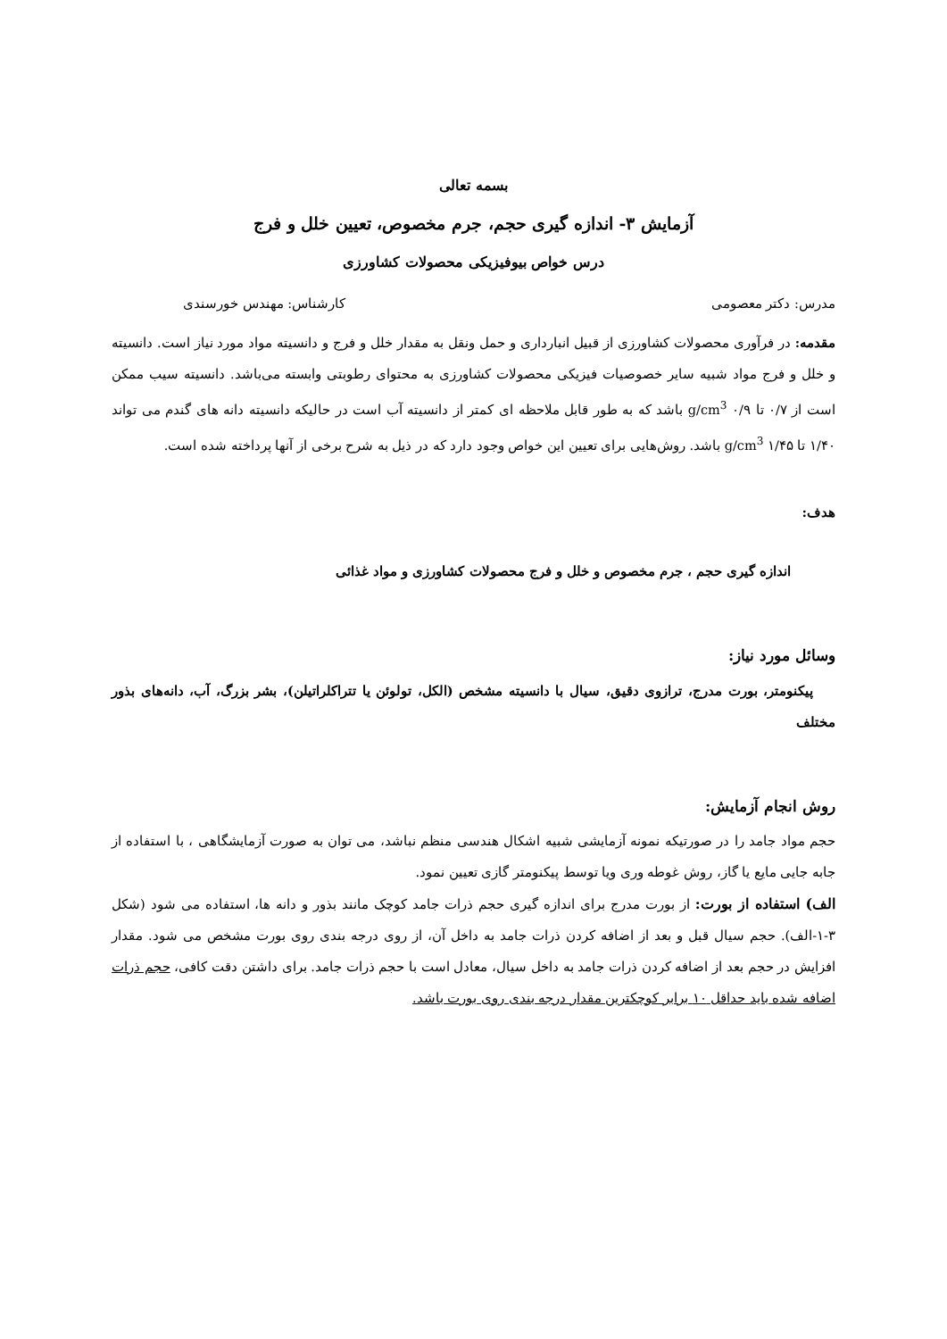بسمه تعالی
آزمایش ۳- اندازه گیری حجم، جرم مخصوص، تعیین خلل و فرج
درس خواص بیوفیزیکی محصولات کشاورزی
مدرس: دکتر معصومی کارشناس: مهندس خورسندی
مقدمه: در فرآوری محصولات کشاورزی از قبیل انبارداری و حمل ونقل به مقدار خلل و فرج و دانسیته مواد مورد نیاز است. دانسیته و خلل و فرج مواد شبیه سایر خصوصیات فیزیکی محصولات کشاورزی به محتوای رطوبتی وابسته می‌باشد. دانسیته سیب ممکن است از ۰/۷ تا ۰/۹ g/cm<sup>3</sup> باشد که به طور قابل ملاحظه ای کمتر از دانسیته آب است در حالیکه دانسیته دانه های گندم می تواند ۱/۴۰ تا ۱/۴۵ g/cm<sup>3</sup> باشد. روش‌هایی برای تعیین این خواص وجود دارد که در ذیل به شرح برخی از آنها پرداخته شده است.
هدف:
اندازه گیری حجم ، جرم مخصوص و خلل و فرج محصولات کشاورزی و مواد غذائی
وسائل مورد نیاز:
پیکنومتر، بورت مدرج، ترازوی دقیق، سیال با دانسیته مشخص (الکل، تولوئن یا تتراکلراتیلن)، بشر بزرگ، آب، دانه‌های بذور مختلف
روش انجام آزمایش:
حجم مواد جامد را در صورتیکه نمونه آزمایشی شبیه اشکال هندسی منظم نباشد، می توان به صورت آزمایشگاهی ، با استفاده از جابه جایی مایع یا گاز، روش غوطه وری ویا توسط پیکنومتر گازی تعیین نمود.
الف) استفاده از بورت: از بورت مدرج برای اندازه گیری حجم ذرات جامد کوچک مانند بذور و دانه ها، استفاده می شود (شکل ۳-۱-الف). حجم سیال قبل و بعد از اضافه کردن ذرات جامد به داخل آن، از روی درجه بندی روی بورت مشخص می شود. مقدار افزایش در حجم بعد از اضافه کردن ذرات جامد به داخل سیال، معادل است با حجم ذرات جامد. برای داشتن دقت کافی، حجم ذرات اضافه شده باید حداقل ۱۰ برابر کوچکترین مقدار درجه بندی روی بورت باشد.